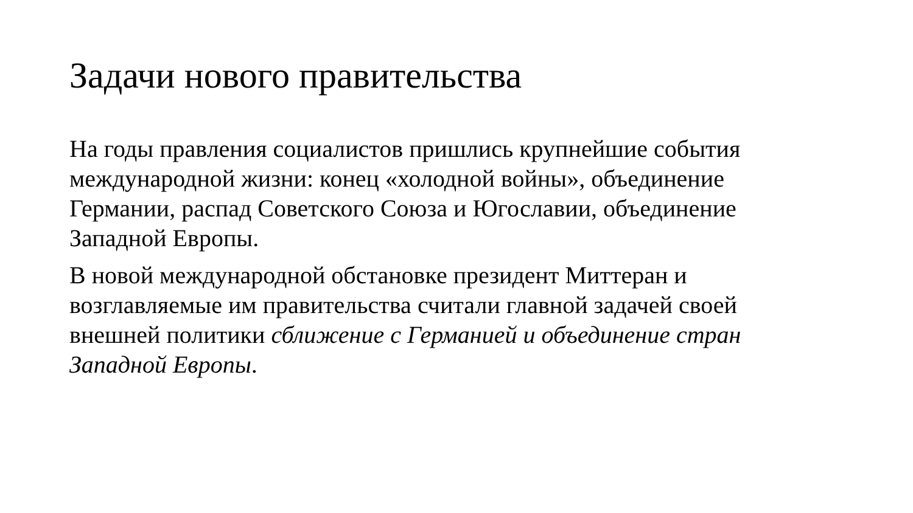Задачи нового правительства
На годы правления социалистов пришлись крупнейшие события международной жизни: конец «холодной войны», объединение Германии, распад Советского Союза и Югославии, объединение Западной Европы.
В новой международной обстановке президент Миттеран и возглавляемые им правительства считали главной задачей своей внешней политики сближение с Германией и объединение стран Западной Европы.